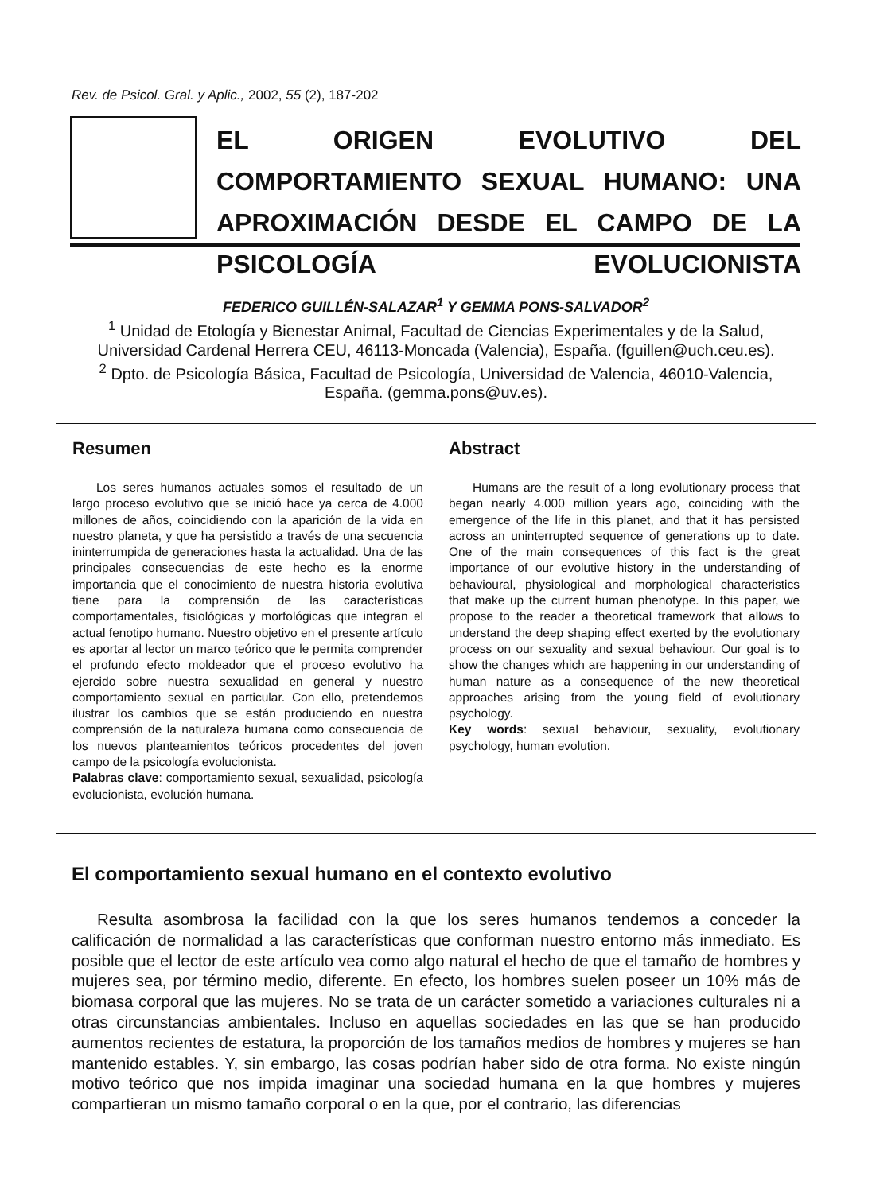Rev. de Psicol. Gral. y Aplic., 2002, 55 (2), 187-202
EL ORIGEN EVOLUTIVO DEL COMPORTAMIENTO SEXUAL HUMANO: UNA APROXIMACIÓN DESDE EL CAMPO DE LA PSICOLOGÍA EVOLUCIONISTA
FEDERICO GUILLÉN-SALAZAR<sup>1</sup> Y GEMMA PONS-SALVADOR<sup>2</sup>
<sup>1</sup> Unidad de Etología y Bienestar Animal, Facultad de Ciencias Experimentales y de la Salud, Universidad Cardenal Herrera CEU, 46113-Moncada (Valencia), España. (fguillen@uch.ceu.es).
<sup>2</sup> Dpto. de Psicología Básica, Facultad de Psicología, Universidad de Valencia, 46010-Valencia, España. (gemma.pons@uv.es).
Resumen
Los seres humanos actuales somos el resultado de un largo proceso evolutivo que se inició hace ya cerca de 4.000 millones de años, coincidiendo con la aparición de la vida en nuestro planeta, y que ha persistido a través de una secuencia ininterrumpida de generaciones hasta la actualidad. Una de las principales consecuencias de este hecho es la enorme importancia que el conocimiento de nuestra historia evolutiva tiene para la comprensión de las características comportamentales, fisiológicas y morfológicas que integran el actual fenotipo humano. Nuestro objetivo en el presente artículo es aportar al lector un marco teórico que le permita comprender el profundo efecto moldeador que el proceso evolutivo ha ejercido sobre nuestra sexualidad en general y nuestro comportamiento sexual en particular. Con ello, pretendemos ilustrar los cambios que se están produciendo en nuestra comprensión de la naturaleza humana como consecuencia de los nuevos planteamientos teóricos procedentes del joven campo de la psicología evolucionista.
Palabras clave: comportamiento sexual, sexualidad, psicología evolucionista, evolución humana.
Abstract
Humans are the result of a long evolutionary process that began nearly 4.000 million years ago, coinciding with the emergence of the life in this planet, and that it has persisted across an uninterrupted sequence of generations up to date. One of the main consequences of this fact is the great importance of our evolutive history in the understanding of behavioural, physiological and morphological characteristics that make up the current human phenotype. In this paper, we propose to the reader a theoretical framework that allows to understand the deep shaping effect exerted by the evolutionary process on our sexuality and sexual behaviour. Our goal is to show the changes which are happening in our understanding of human nature as a consequence of the new theoretical approaches arising from the young field of evolutionary psychology.
Key words: sexual behaviour, sexuality, evolutionary psychology, human evolution.
El comportamiento sexual humano en el contexto evolutivo
Resulta asombrosa la facilidad con la que los seres humanos tendemos a conceder la calificación de normalidad a las características que conforman nuestro entorno más inmediato. Es posible que el lector de este artículo vea como algo natural el hecho de que el tamaño de hombres y mujeres sea, por término medio, diferente. En efecto, los hombres suelen poseer un 10% más de biomasa corporal que las mujeres. No se trata de un carácter sometido a variaciones culturales ni a otras circunstancias ambientales. Incluso en aquellas sociedades en las que se han producido aumentos recientes de estatura, la proporción de los tamaños medios de hombres y mujeres se han mantenido estables. Y, sin embargo, las cosas podrían haber sido de otra forma. No existe ningún motivo teórico que nos impida imaginar una sociedad humana en la que hombres y mujeres compartieran un mismo tamaño corporal o en la que, por el contrario, las diferencias